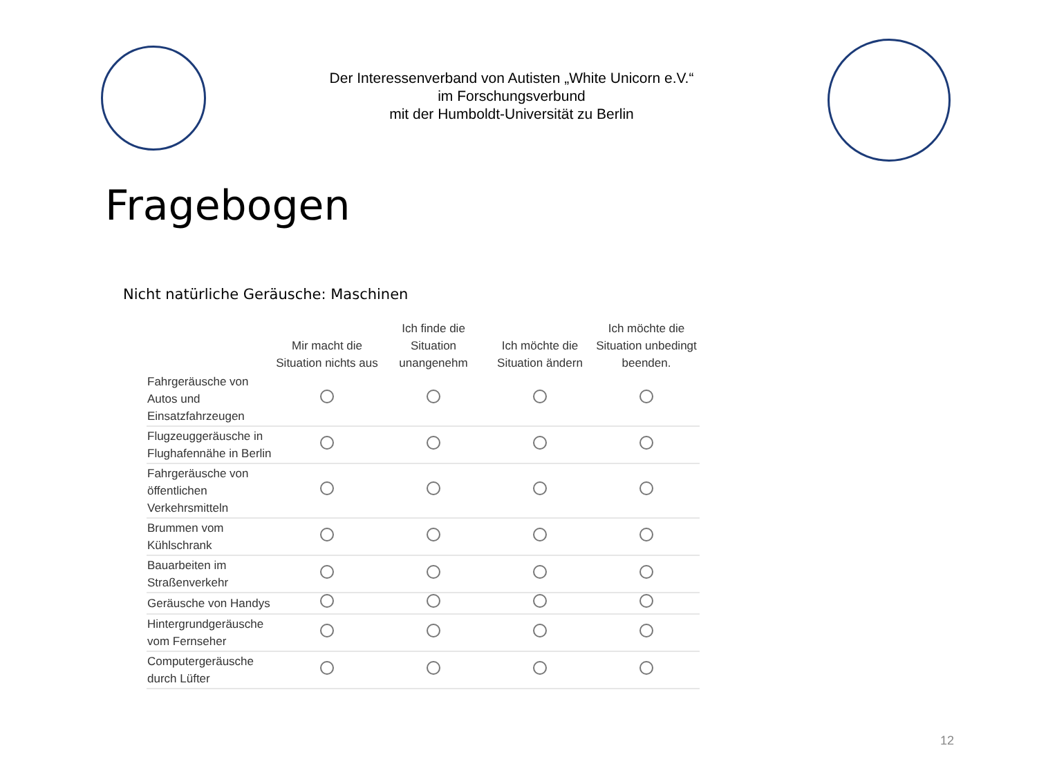Der Interessenverband von Autisten „White Unicorn e.V.“
im Forschungsverbund
mit der Humboldt-Universität zu Berlin
Fragebogen
Nicht natürliche Geräusche: Maschinen
| | Mir macht die Situation nichts aus | Ich finde die Situation unangenehm | Ich möchte die Situation ändern | Ich möchte die Situation unbedingt beenden. |
| --- | --- | --- | --- | --- |
| Fahrgeräusche von Autos und Einsatzfahrzeugen | | | | |
| Flugzeuggeräusche in Flughafennähe in Berlin | | | | |
| Fahrgeräusche von öffentlichen Verkehrsmitteln | | | | |
| Brummen vom Kühlschrank | | | | |
| Bauarbeiten im Straßenverkehr | | | | |
| Geräusche von Handys | | | | |
| Hintergrundgeräusche vom Fernseher | | | | |
| Computergeräusche durch Lüfter | | | | |
12